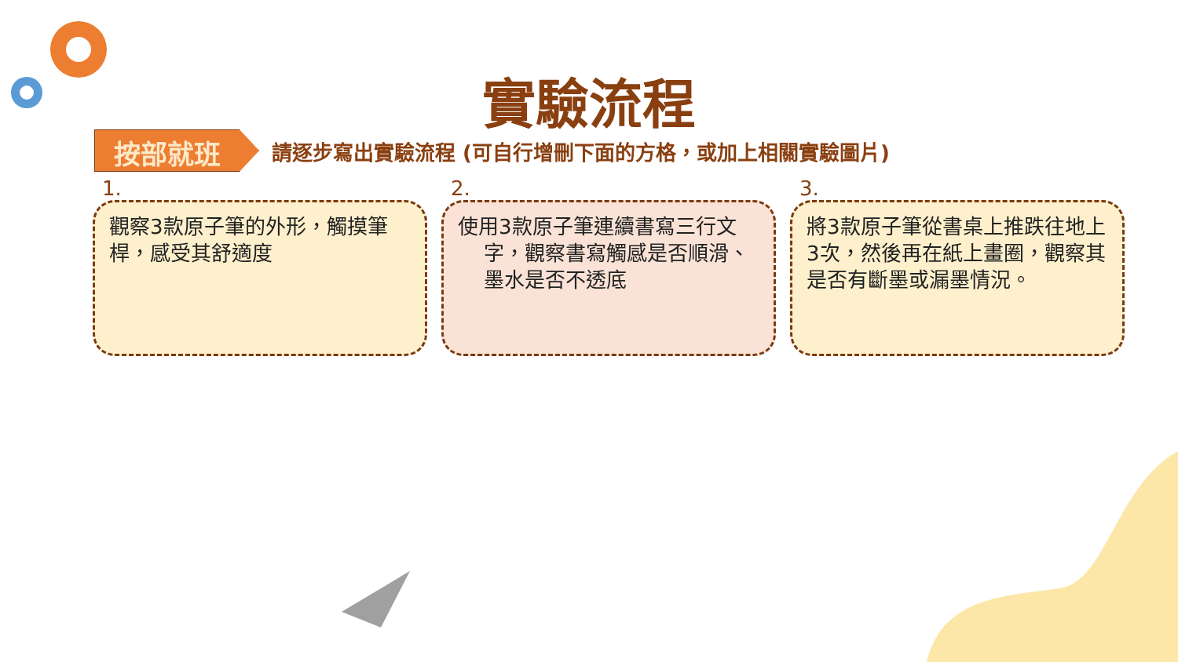實驗流程
按部就班
請逐步寫出實驗流程 (可自行增刪下面的方格，或加上相關實驗圖片)
1.
觀察3款原子筆的外形，觸摸筆桿，感受其舒適度
2.
使用3款原子筆連續書寫三行文
字，觀察書寫觸感是否順滑、
墨水是否不透底
3.
將3款原子筆從書桌上推跌往地上3次，然後再在紙上畫圈，觀察其是否有斷墨或漏墨情況。